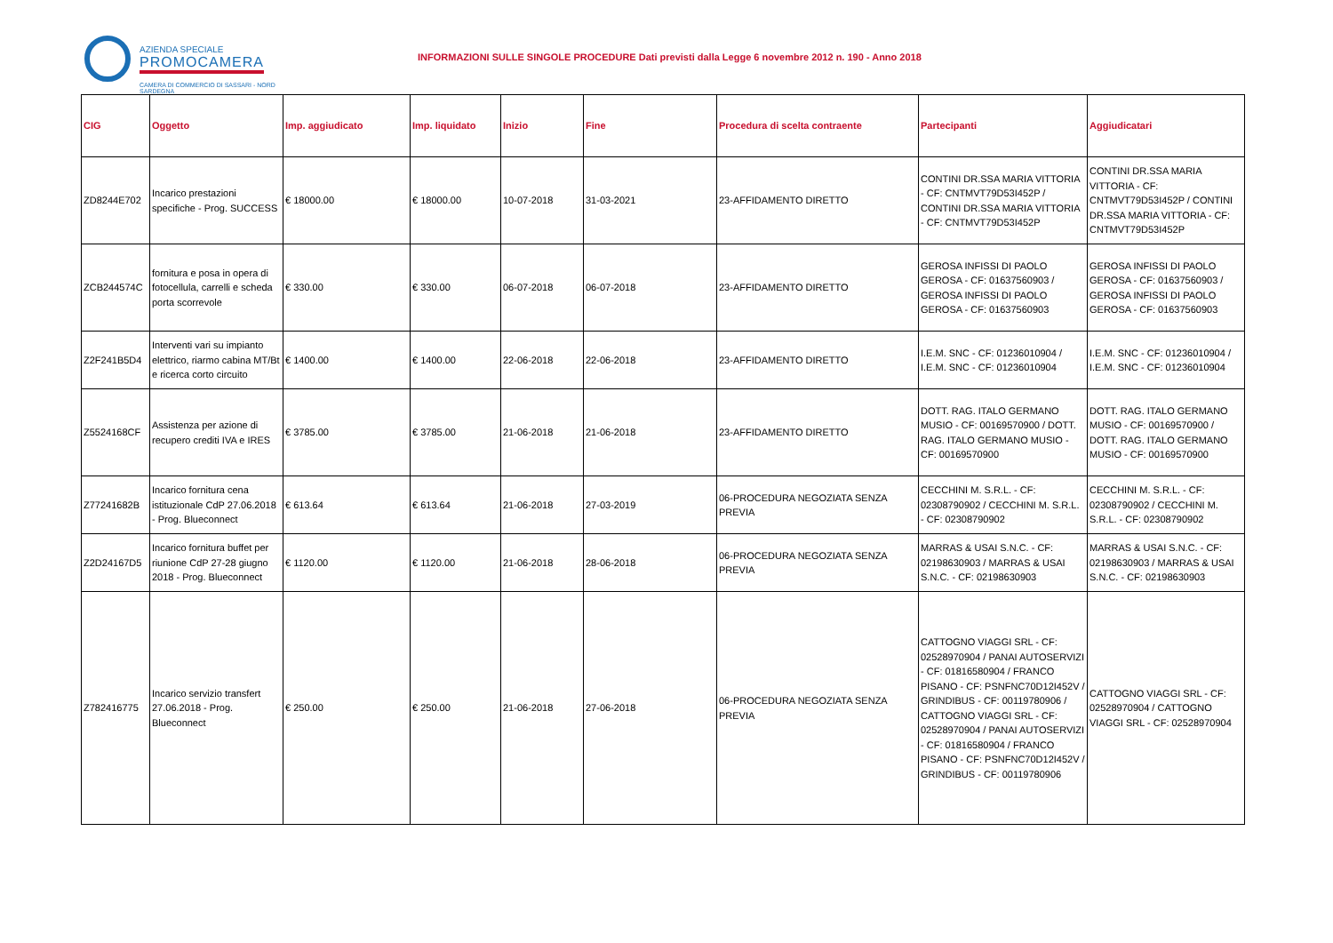AZIENDA SPECIALE PROMOCAMERA
CAMERA DI COMMERCIO DI SASSARI - NORD SARDEGNA
INFORMAZIONI SULLE SINGOLE PROCEDURE Dati previsti dalla Legge 6 novembre 2012 n. 190 - Anno 2018
| CIG | Oggetto | Imp. aggiudicato | Imp. liquidato | Inizio | Fine | Procedura di scelta contraente | Partecipanti | Aggiudicatari |
| --- | --- | --- | --- | --- | --- | --- | --- | --- |
| ZD8244E702 | Incarico prestazioni specifiche - Prog. SUCCESS | € 18000.00 | € 18000.00 | 10-07-2018 | 31-03-2021 | 23-AFFIDAMENTO DIRETTO | CONTINI DR.SSA MARIA VITTORIA - CF: CNTMVT79D53I452P / CONTINI DR.SSA MARIA VITTORIA - CF: CNTMVT79D53I452P | CONTINI DR.SSA MARIA VITTORIA - CF: CNTMVT79D53I452P / CONTINI DR.SSA MARIA VITTORIA - CF: CNTMVT79D53I452P |
| ZCB244574C | fornitura e posa in opera di fotocellula, carrelli e scheda porta scorrevole | € 330.00 | € 330.00 | 06-07-2018 | 06-07-2018 | 23-AFFIDAMENTO DIRETTO | GEROSA INFISSI DI PAOLO GEROSA - CF: 01637560903 / GEROSA INFISSI DI PAOLO GEROSA - CF: 01637560903 | GEROSA INFISSI DI PAOLO GEROSA - CF: 01637560903 / GEROSA INFISSI DI PAOLO GEROSA - CF: 01637560903 |
| Z2F241B5D4 | Interventi vari su impianto elettrico, riarmo cabina MT/Bt e ricerca corto circuito | € 1400.00 | € 1400.00 | 22-06-2018 | 22-06-2018 | 23-AFFIDAMENTO DIRETTO | I.E.M. SNC - CF: 01236010904 / I.E.M. SNC - CF: 01236010904 | I.E.M. SNC - CF: 01236010904 / I.E.M. SNC - CF: 01236010904 |
| Z5524168CF | Assistenza per azione di recupero crediti IVA e IRES | € 3785.00 | € 3785.00 | 21-06-2018 | 21-06-2018 | 23-AFFIDAMENTO DIRETTO | DOTT. RAG. ITALO GERMANO MUSIO - CF: 00169570900 / DOTT. RAG. ITALO GERMANO MUSIO - CF: 00169570900 | DOTT. RAG. ITALO GERMANO MUSIO - CF: 00169570900 / DOTT. RAG. ITALO GERMANO MUSIO - CF: 00169570900 |
| Z77241682B | Incarico fornitura cena istituzionale CdP 27.06.2018 - Prog. Blueconnect | € 613.64 | € 613.64 | 21-06-2018 | 27-03-2019 | 06-PROCEDURA NEGOZIATA SENZA PREVIA | CECCHINI M. S.R.L. - CF: 02308790902 / CECCHINI M. S.R.L. - CF: 02308790902 | CECCHINI M. S.R.L. - CF: 02308790902 / CECCHINI M. S.R.L. - CF: 02308790902 |
| Z2D24167D5 | Incarico fornitura buffet per riunione CdP 27-28 giugno 2018 - Prog. Blueconnect | € 1120.00 | € 1120.00 | 21-06-2018 | 28-06-2018 | 06-PROCEDURA NEGOZIATA SENZA PREVIA | MARRAS & USAI S.N.C. - CF: 02198630903 / MARRAS & USAI S.N.C. - CF: 02198630903 | MARRAS & USAI S.N.C. - CF: 02198630903 / MARRAS & USAI S.N.C. - CF: 02198630903 |
| Z782416775 | Incarico servizio transfert 27.06.2018 - Prog. Blueconnect | € 250.00 | € 250.00 | 21-06-2018 | 27-06-2018 | 06-PROCEDURA NEGOZIATA SENZA PREVIA | CATTOGNO VIAGGI SRL - CF: 02528970904 / PANAI AUTOSERVIZI - CF: 01816580904 / FRANCO PISANO - CF: PSNFNC70D12I452V / GRINDIBUS - CF: 00119780906 / CATTOGNO VIAGGI SRL - CF: 02528970904 / PANAI AUTOSERVIZI - CF: 01816580904 / FRANCO PISANO - CF: PSNFNC70D12I452V / GRINDIBUS - CF: 00119780906 | CATTOGNO VIAGGI SRL - CF: 02528970904 / CATTOGNO VIAGGI SRL - CF: 02528970904 |